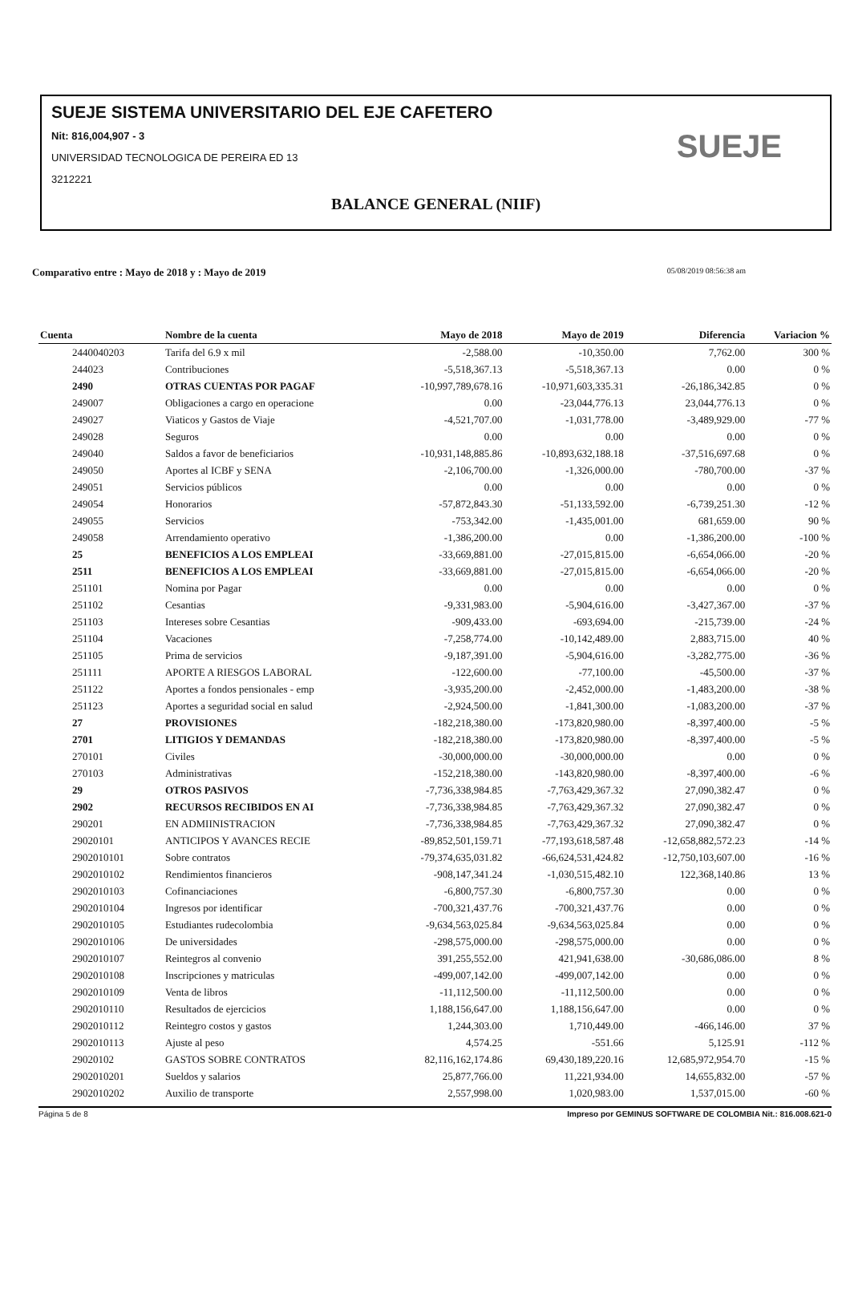SUEJE SISTEMA UNIVERSITARIO DEL EJE CAFETERO
Nit: 816,004,907 - 3
UNIVERSIDAD TECNOLOGICA DE PEREIRA ED 13
3212221
BALANCE GENERAL (NIIF)
SUEJE
Comparativo entre : Mayo de 2018 y : Mayo de 2019 05/08/2019 08:56:38 am
| Cuenta | Nombre de la cuenta | Mayo de 2018 | Mayo de 2019 | Diferencia | Variacion % |
| --- | --- | --- | --- | --- | --- |
| 2440040203 | Tarifa del 6.9 x mil | -2,588.00 | -10,350.00 | 7,762.00 | 300 % |
| 244023 | Contribuciones | -5,518,367.13 | -5,518,367.13 | 0.00 | 0 % |
| 2490 | OTRAS CUENTAS POR PAGAF | -10,997,789,678.16 | -10,971,603,335.31 | -26,186,342.85 | 0 % |
| 249007 | Obligaciones a cargo en operacione | 0.00 | -23,044,776.13 | 23,044,776.13 | 0 % |
| 249027 | Viaticos y Gastos de Viaje | -4,521,707.00 | -1,031,778.00 | -3,489,929.00 | -77 % |
| 249028 | Seguros | 0.00 | 0.00 | 0.00 | 0 % |
| 249040 | Saldos a favor de beneficiarios | -10,931,148,885.86 | -10,893,632,188.18 | -37,516,697.68 | 0 % |
| 249050 | Aportes al ICBF y SENA | -2,106,700.00 | -1,326,000.00 | -780,700.00 | -37 % |
| 249051 | Servicios públicos | 0.00 | 0.00 | 0.00 | 0 % |
| 249054 | Honorarios | -57,872,843.30 | -51,133,592.00 | -6,739,251.30 | -12 % |
| 249055 | Servicios | -753,342.00 | -1,435,001.00 | 681,659.00 | 90 % |
| 249058 | Arrendamiento operativo | -1,386,200.00 | 0.00 | -1,386,200.00 | -100 % |
| 25 | BENEFICIOS A LOS EMPLEAI | -33,669,881.00 | -27,015,815.00 | -6,654,066.00 | -20 % |
| 2511 | BENEFICIOS A LOS EMPLEAI | -33,669,881.00 | -27,015,815.00 | -6,654,066.00 | -20 % |
| 251101 | Nomina por Pagar | 0.00 | 0.00 | 0.00 | 0 % |
| 251102 | Cesantias | -9,331,983.00 | -5,904,616.00 | -3,427,367.00 | -37 % |
| 251103 | Intereses sobre Cesantias | -909,433.00 | -693,694.00 | -215,739.00 | -24 % |
| 251104 | Vacaciones | -7,258,774.00 | -10,142,489.00 | 2,883,715.00 | 40 % |
| 251105 | Prima de servicios | -9,187,391.00 | -5,904,616.00 | -3,282,775.00 | -36 % |
| 251111 | APORTE A RIESGOS LABORAL | -122,600.00 | -77,100.00 | -45,500.00 | -37 % |
| 251122 | Aportes a fondos pensionales - emp | -3,935,200.00 | -2,452,000.00 | -1,483,200.00 | -38 % |
| 251123 | Aportes a seguridad social en salud | -2,924,500.00 | -1,841,300.00 | -1,083,200.00 | -37 % |
| 27 | PROVISIONES | -182,218,380.00 | -173,820,980.00 | -8,397,400.00 | -5 % |
| 2701 | LITIGIOS Y DEMANDAS | -182,218,380.00 | -173,820,980.00 | -8,397,400.00 | -5 % |
| 270101 | Civiles | -30,000,000.00 | -30,000,000.00 | 0.00 | 0 % |
| 270103 | Administrativas | -152,218,380.00 | -143,820,980.00 | -8,397,400.00 | -6 % |
| 29 | OTROS PASIVOS | -7,736,338,984.85 | -7,763,429,367.32 | 27,090,382.47 | 0 % |
| 2902 | RECURSOS RECIBIDOS EN AI | -7,736,338,984.85 | -7,763,429,367.32 | 27,090,382.47 | 0 % |
| 290201 | EN ADMIINISTRACION | -7,736,338,984.85 | -7,763,429,367.32 | 27,090,382.47 | 0 % |
| 29020101 | ANTICIPOS Y AVANCES RECIE | -89,852,501,159.71 | -77,193,618,587.48 | -12,658,882,572.23 | -14 % |
| 2902010101 | Sobre contratos | -79,374,635,031.82 | -66,624,531,424.82 | -12,750,103,607.00 | -16 % |
| 2902010102 | Rendimientos financieros | -908,147,341.24 | -1,030,515,482.10 | 122,368,140.86 | 13 % |
| 2902010103 | Cofinanciaciones | -6,800,757.30 | -6,800,757.30 | 0.00 | 0 % |
| 2902010104 | Ingresos por identificar | -700,321,437.76 | -700,321,437.76 | 0.00 | 0 % |
| 2902010105 | Estudiantes rudecolombia | -9,634,563,025.84 | -9,634,563,025.84 | 0.00 | 0 % |
| 2902010106 | De universidades | -298,575,000.00 | -298,575,000.00 | 0.00 | 0 % |
| 2902010107 | Reintegros al convenio | 391,255,552.00 | 421,941,638.00 | -30,686,086.00 | 8 % |
| 2902010108 | Inscripciones y matriculas | -499,007,142.00 | -499,007,142.00 | 0.00 | 0 % |
| 2902010109 | Venta de libros | -11,112,500.00 | -11,112,500.00 | 0.00 | 0 % |
| 2902010110 | Resultados de ejercicios | 1,188,156,647.00 | 1,188,156,647.00 | 0.00 | 0 % |
| 2902010112 | Reintegro costos y gastos | 1,244,303.00 | 1,710,449.00 | -466,146.00 | 37 % |
| 2902010113 | Ajuste al peso | 4,574.25 | -551.66 | 5,125.91 | -112 % |
| 29020102 | GASTOS SOBRE CONTRATOS | 82,116,162,174.86 | 69,430,189,220.16 | 12,685,972,954.70 | -15 % |
| 2902010201 | Sueldos y salarios | 25,877,766.00 | 11,221,934.00 | 14,655,832.00 | -57 % |
| 2902010202 | Auxilio de transporte | 2,557,998.00 | 1,020,983.00 | 1,537,015.00 | -60 % |
Página 5 de 8 Impreso por GEMINUS SOFTWARE DE COLOMBIA Nit.: 816.008.621-0